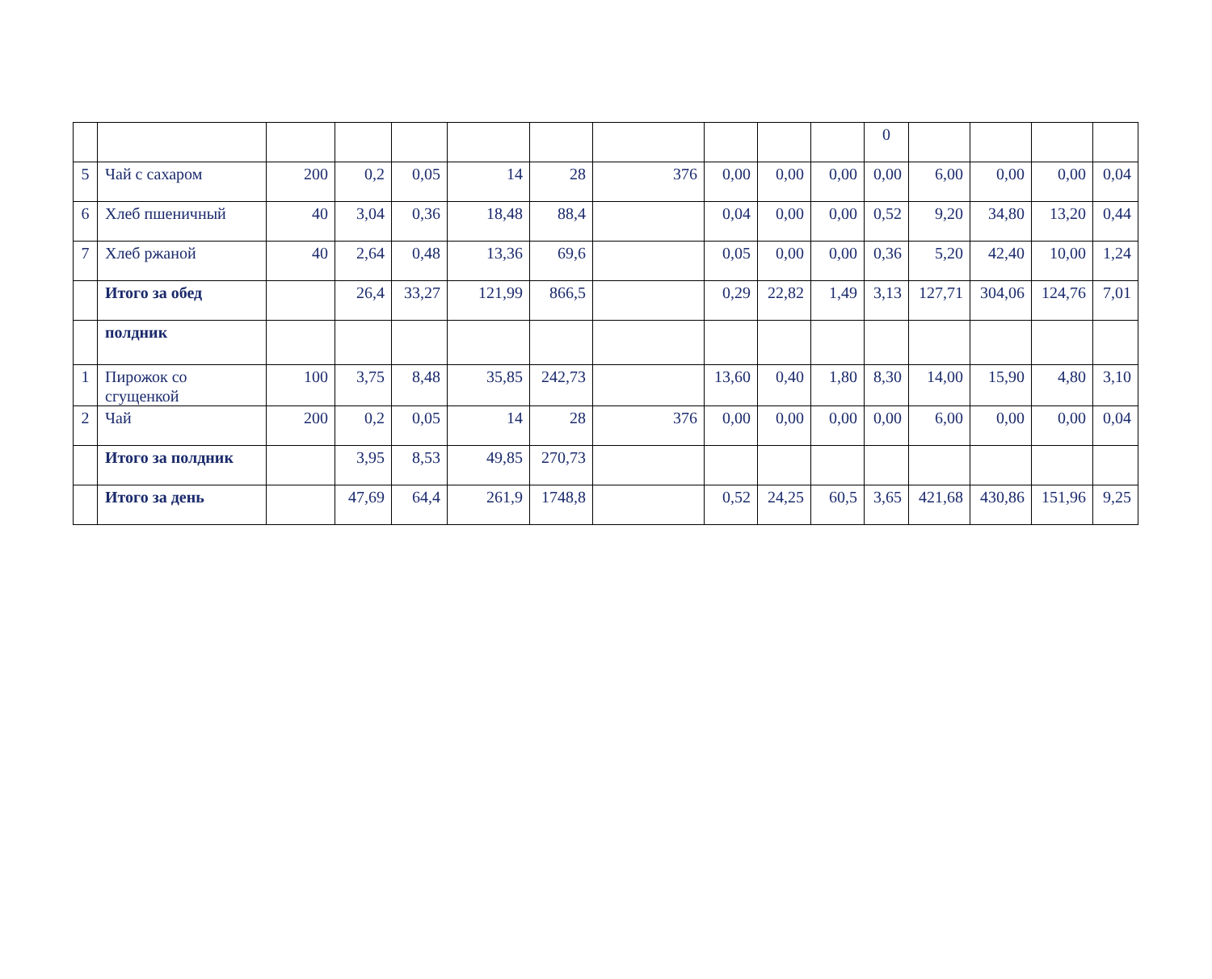| | | | | | | | | | | | 0 | | | | |
| 5 | Чай с сахаром | 200 | 0,2 | 0,05 | 14 | 28 | 376 | 0,00 | 0,00 | 0,00 | 0,00 | 6,00 | 0,00 | 0,00 | 0,04 |
| 6 | Хлеб пшеничный | 40 | 3,04 | 0,36 | 18,48 | 88,4 | | 0,04 | 0,00 | 0,00 | 0,52 | 9,20 | 34,80 | 13,20 | 0,44 |
| 7 | Хлеб ржаной | 40 | 2,64 | 0,48 | 13,36 | 69,6 | | 0,05 | 0,00 | 0,00 | 0,36 | 5,20 | 42,40 | 10,00 | 1,24 |
| | Итого за обед | | 26,4 | 33,27 | 121,99 | 866,5 | | 0,29 | 22,82 | 1,49 | 3,13 | 127,71 | 304,06 | 124,76 | 7,01 |
| | полдник | | | | | | | | | | | | | | |
| 1 | Пирожок со сгущенкой | 100 | 3,75 | 8,48 | 35,85 | 242,73 | | 13,60 | 0,40 | 1,80 | 8,30 | 14,00 | 15,90 | 4,80 | 3,10 |
| 2 | Чай | 200 | 0,2 | 0,05 | 14 | 28 | 376 | 0,00 | 0,00 | 0,00 | 0,00 | 6,00 | 0,00 | 0,00 | 0,04 |
| | Итого за полдник | | 3,95 | 8,53 | 49,85 | 270,73 | | | | | | | | | |
| | Итого за день | | 47,69 | 64,4 | 261,9 | 1748,8 | | 0,52 | 24,25 | 60,5 | 3,65 | 421,68 | 430,86 | 151,96 | 9,25 |